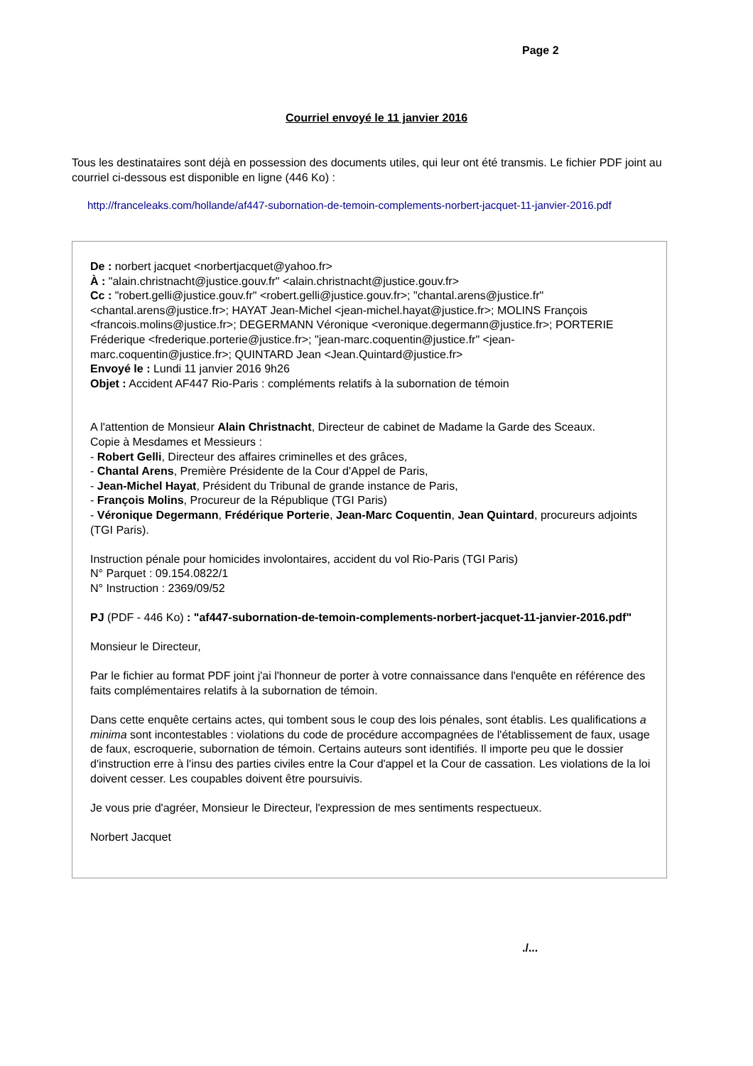Page 2
Courriel envoyé le 11 janvier 2016
Tous les destinataires sont déjà en possession des documents utiles, qui leur ont été transmis. Le fichier PDF joint au courriel ci-dessous est disponible en ligne (446 Ko) :
http://franceleaks.com/hollande/af447-subornation-de-temoin-complements-norbert-jacquet-11-janvier-2016.pdf
De : norbert jacquet <norbertjacquet@yahoo.fr>
À : "alain.christnacht@justice.gouv.fr" <alain.christnacht@justice.gouv.fr>
Cc : "robert.gelli@justice.gouv.fr" <robert.gelli@justice.gouv.fr>; "chantal.arens@justice.fr" <chantal.arens@justice.fr>; HAYAT Jean-Michel <jean-michel.hayat@justice.fr>; MOLINS François <francois.molins@justice.fr>; DEGERMANN Véronique <veronique.degermann@justice.fr>; PORTERIE Fréderique <frederique.porterie@justice.fr>; "jean-marc.coquentin@justice.fr" <jean-marc.coquentin@justice.fr>; QUINTARD Jean <Jean.Quintard@justice.fr>
Envoyé le : Lundi 11 janvier 2016 9h26
Objet : Accident AF447 Rio-Paris : compléments relatifs à la subornation de témoin
A l'attention de Monsieur Alain Christnacht, Directeur de cabinet de Madame la Garde des Sceaux.
Copie à Mesdames et Messieurs :
- Robert Gelli, Directeur des affaires criminelles et des grâces,
- Chantal Arens, Première Présidente de la Cour d'Appel de Paris,
- Jean-Michel Hayat, Président du Tribunal de grande instance de Paris,
- François Molins, Procureur de la République (TGI Paris)
- Véronique Degermann, Frédérique Porterie, Jean-Marc Coquentin, Jean Quintard, procureurs adjoints (TGI Paris).
Instruction pénale pour homicides involontaires, accident du vol Rio-Paris (TGI Paris)
N° Parquet : 09.154.0822/1
N° Instruction : 2369/09/52
PJ (PDF - 446 Ko) : "af447-subornation-de-temoin-complements-norbert-jacquet-11-janvier-2016.pdf"
Monsieur le Directeur,
Par le fichier au format PDF joint j'ai l'honneur de porter à votre connaissance dans l'enquête en référence des faits complémentaires relatifs à la subornation de témoin.
Dans cette enquête certains actes, qui tombent sous le coup des lois pénales, sont établis. Les qualifications a minima sont incontestables : violations du code de procédure accompagnées de l'établissement de faux, usage de faux, escroquerie, subornation de témoin. Certains auteurs sont identifiés. Il importe peu que le dossier d'instruction erre à l'insu des parties civiles entre la Cour d'appel et la Cour de cassation. Les violations de la loi doivent cesser. Les coupables doivent être poursuivis.
Je vous prie d'agréer, Monsieur le Directeur, l'expression de mes sentiments respectueux.
Norbert Jacquet
./...